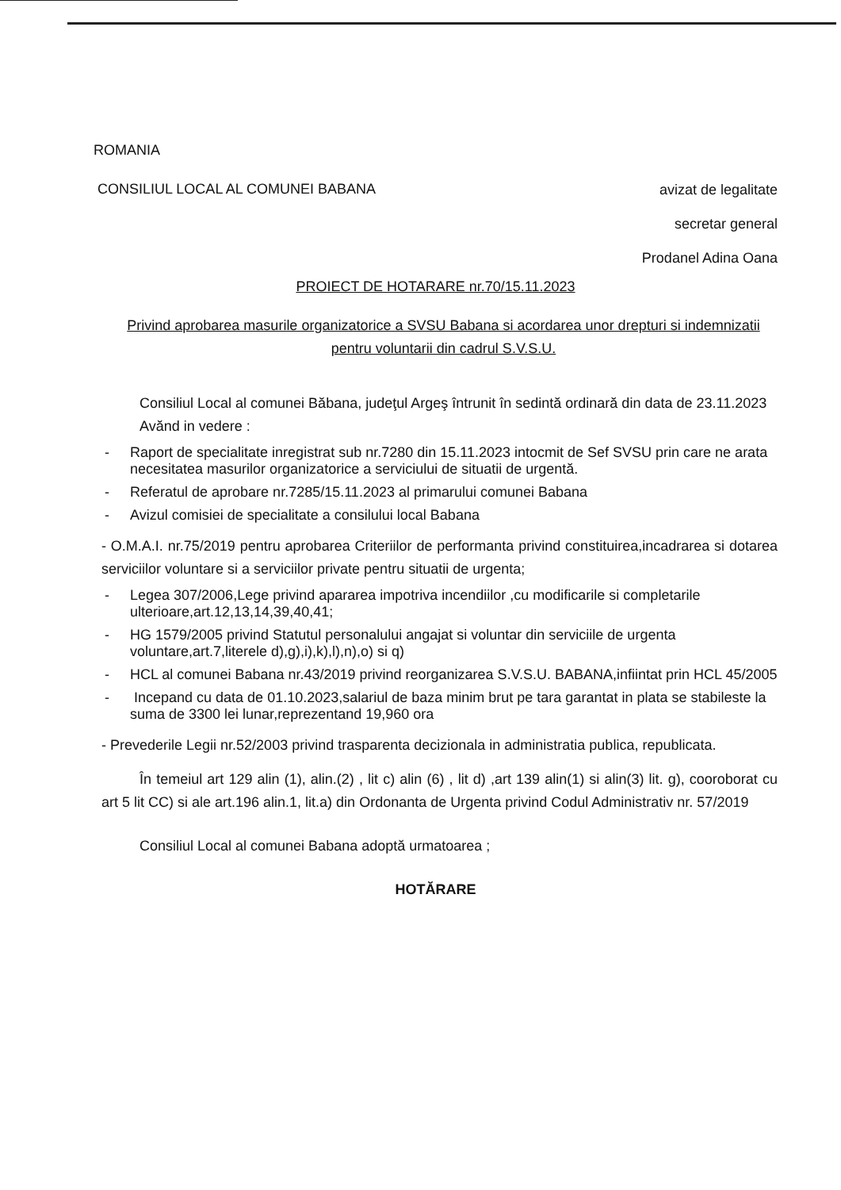ROMANIA
CONSILIUL LOCAL AL COMUNEI BABANA
avizat de legalitate
secretar general
Prodanel Adina Oana
PROIECT DE HOTARARE nr.70/15.11.2023
Privind aprobarea masurile organizatorice a SVSU Babana si acordarea unor drepturi si indemnizatii pentru voluntarii din cadrul S.V.S.U.
Consiliul Local al comunei Băbana, judeţul Argeş întrunit în sedintă ordinară din data de 23.11.2023
Avănd in vedere :
- Raport de specialitate inregistrat sub nr.7280 din 15.11.2023 intocmit de Sef SVSU prin care ne arata necesitatea masurilor organizatorice a serviciului de situatii de urgentă.
- Referatul de aprobare nr.7285/15.11.2023 al primarului comunei Babana
- Avizul comisiei de specialitate a consilului local Babana
- O.M.A.I. nr.75/2019 pentru aprobarea Criteriilor de performanta privind constituirea,incadrarea si dotarea serviciilor voluntare si a serviciilor private pentru situatii de urgenta;
- Legea 307/2006,Lege privind apararea impotriva incendiilor ,cu modificarile si completarile ulterioare,art.12,13,14,39,40,41;
- HG 1579/2005 privind Statutul personalului angajat si voluntar din serviciile de urgenta voluntare,art.7,literele d),g),i),k),l),n),o) si q)
- HCL al comunei Babana nr.43/2019 privind reorganizarea S.V.S.U. BABANA,infiintat prin HCL 45/2005
- Incepand cu data de 01.10.2023,salariul de baza minim brut pe tara garantat in plata se stabileste la suma de 3300 lei lunar,reprezentand 19,960 ora
- Prevederile Legii nr.52/2003 privind trasparenta decizionala in administratia publica, republicata.
În temeiul art 129 alin (1), alin.(2) , lit c) alin (6) , lit d) ,art 139 alin(1) si alin(3) lit. g), cooroborat cu art 5 lit CC) si ale art.196 alin.1, lit.a) din Ordonanta de Urgenta privind Codul Administrativ nr. 57/2019
Consiliul Local al comunei Babana adoptă urmatoarea ;
HOTĂRARE